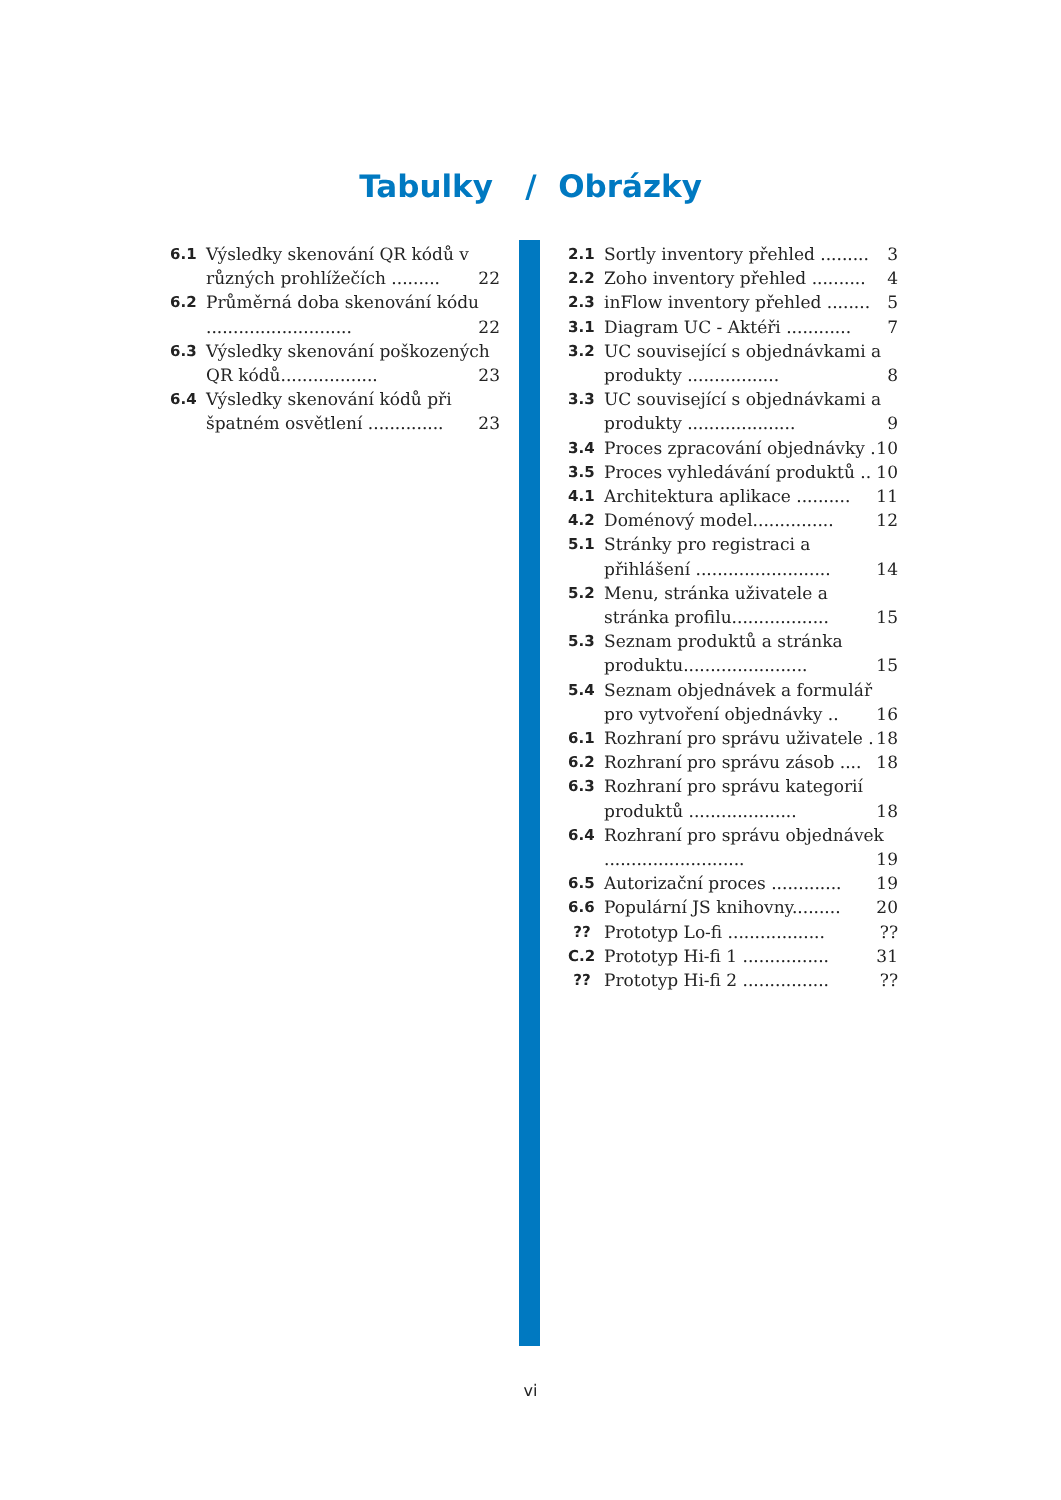Tabulky / Obrázky
6.1 Výsledky skenování QR kódů v různých prohlížečích ......... 22
6.2 Průměrná doba skenování kódu ........................... 22
6.3 Výsledky skenování poškozených QR kódů.................. 23
6.4 Výsledky skenování kódů při špatném osvětlení .............. 23
2.1 Sortly inventory přehled ......... 3
2.2 Zoho inventory přehled .......... 4
2.3 inFlow inventory přehled ........ 5
3.1 Diagram UC - Aktéři ............ 7
3.2 UC související s objednávkami a produkty ................. 8
3.3 UC související s objednávkami a produkty .................... 9
3.4 Proces zpracování objednávky . 10
3.5 Proces vyhledávání produktů .. 10
4.1 Architektura aplikace .......... 11
4.2 Doménový model............... 12
5.1 Stránky pro registraci a přihlášení ......................... 14
5.2 Menu, stránka uživatele a stránka profilu.................. 15
5.3 Seznam produktů a stránka produktu....................... 15
5.4 Seznam objednávek a formulář pro vytvoření objednávky .. 16
6.1 Rozhraní pro správu uživatele . 18
6.2 Rozhraní pro správu zásob .... 18
6.3 Rozhraní pro správu kategorií produktů .................... 18
6.4 Rozhraní pro správu objednávek .......................... 19
6.5 Autorizační proces ............. 19
6.6 Populární JS knihovny......... 20
?? Prototyp Lo-fi .................. ??
C.2 Prototyp Hi-fi 1 ................ 31
?? Prototyp Hi-fi 2 ................ ??
vi